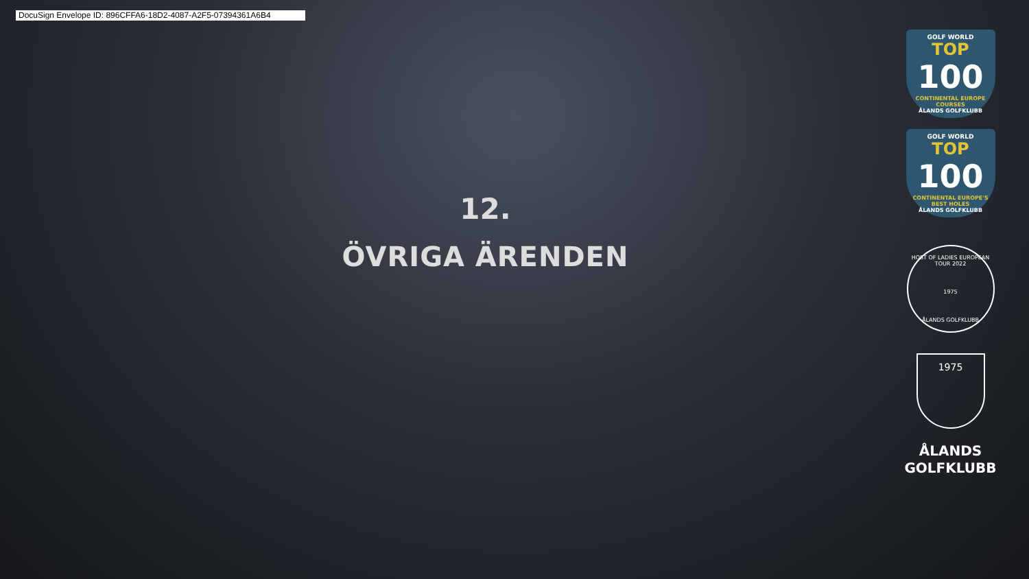DocuSign Envelope ID: 896CFFA6-18D2-4087-A2F5-07394361A6B4
12.
ÖVRIGA ÄRENDEN
GOLF WORLD
TOP
100
CONTINENTAL EUROPE COURSES
ÅLANDS GOLFKLUBB
GOLF WORLD
TOP
100
CONTINENTAL EUROPE'S BEST HOLES
ÅLANDS GOLFKLUBB
HOST OF LADIES EUROPEAN TOUR 2022
1975
ÅLANDS GOLFKLUBB
1975
ÅLANDS
GOLFKLUBB